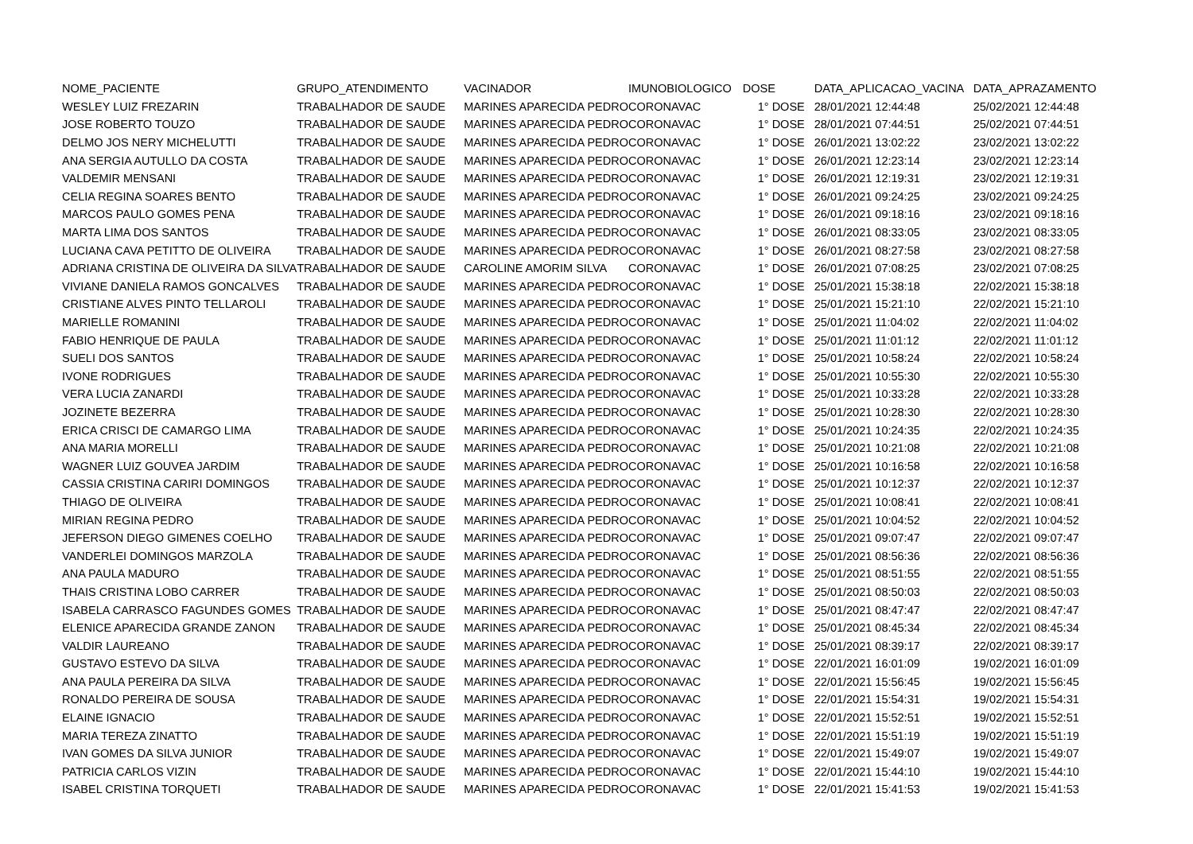| NOME_PACIENTE | GRUPO_ATENDIMENTO | VACINADOR | IMUNOBIOLOGICO | DOSE | DATA_APLICACAO_VACINA | DATA_APRAZAMENTO |
| --- | --- | --- | --- | --- | --- | --- |
| WESLEY LUIZ FREZARIN | TRABALHADOR DE SAUDE | MARINES APARECIDA PEDRO | CORONAVAC | 1° DOSE | 28/01/2021 12:44:48 | 25/02/2021 12:44:48 |
| JOSE ROBERTO TOUZO | TRABALHADOR DE SAUDE | MARINES APARECIDA PEDRO | CORONAVAC | 1° DOSE | 28/01/2021 07:44:51 | 25/02/2021 07:44:51 |
| DELMO JOS NERY MICHELUTTI | TRABALHADOR DE SAUDE | MARINES APARECIDA PEDRO | CORONAVAC | 1° DOSE | 26/01/2021 13:02:22 | 23/02/2021 13:02:22 |
| ANA SERGIA AUTULLO DA COSTA | TRABALHADOR DE SAUDE | MARINES APARECIDA PEDRO | CORONAVAC | 1° DOSE | 26/01/2021 12:23:14 | 23/02/2021 12:23:14 |
| VALDEMIR MENSANI | TRABALHADOR DE SAUDE | MARINES APARECIDA PEDRO | CORONAVAC | 1° DOSE | 26/01/2021 12:19:31 | 23/02/2021 12:19:31 |
| CELIA REGINA SOARES BENTO | TRABALHADOR DE SAUDE | MARINES APARECIDA PEDRO | CORONAVAC | 1° DOSE | 26/01/2021 09:24:25 | 23/02/2021 09:24:25 |
| MARCOS PAULO GOMES PENA | TRABALHADOR DE SAUDE | MARINES APARECIDA PEDRO | CORONAVAC | 1° DOSE | 26/01/2021 09:18:16 | 23/02/2021 09:18:16 |
| MARTA LIMA DOS SANTOS | TRABALHADOR DE SAUDE | MARINES APARECIDA PEDRO | CORONAVAC | 1° DOSE | 26/01/2021 08:33:05 | 23/02/2021 08:33:05 |
| LUCIANA CAVA PETITTO DE OLIVEIRA | TRABALHADOR DE SAUDE | MARINES APARECIDA PEDRO | CORONAVAC | 1° DOSE | 26/01/2021 08:27:58 | 23/02/2021 08:27:58 |
| ADRIANA CRISTINA DE OLIVEIRA DA SILVA | TRABALHADOR DE SAUDE | CAROLINE AMORIM SILVA | CORONAVAC | 1° DOSE | 26/01/2021 07:08:25 | 23/02/2021 07:08:25 |
| VIVIANE DANIELA RAMOS GONCALVES | TRABALHADOR DE SAUDE | MARINES APARECIDA PEDRO | CORONAVAC | 1° DOSE | 25/01/2021 15:38:18 | 22/02/2021 15:38:18 |
| CRISTIANE ALVES PINTO TELLAROLI | TRABALHADOR DE SAUDE | MARINES APARECIDA PEDRO | CORONAVAC | 1° DOSE | 25/01/2021 15:21:10 | 22/02/2021 15:21:10 |
| MARIELLE ROMANINI | TRABALHADOR DE SAUDE | MARINES APARECIDA PEDRO | CORONAVAC | 1° DOSE | 25/01/2021 11:04:02 | 22/02/2021 11:04:02 |
| FABIO HENRIQUE DE PAULA | TRABALHADOR DE SAUDE | MARINES APARECIDA PEDRO | CORONAVAC | 1° DOSE | 25/01/2021 11:01:12 | 22/02/2021 11:01:12 |
| SUELI DOS SANTOS | TRABALHADOR DE SAUDE | MARINES APARECIDA PEDRO | CORONAVAC | 1° DOSE | 25/01/2021 10:58:24 | 22/02/2021 10:58:24 |
| IVONE RODRIGUES | TRABALHADOR DE SAUDE | MARINES APARECIDA PEDRO | CORONAVAC | 1° DOSE | 25/01/2021 10:55:30 | 22/02/2021 10:55:30 |
| VERA LUCIA ZANARDI | TRABALHADOR DE SAUDE | MARINES APARECIDA PEDRO | CORONAVAC | 1° DOSE | 25/01/2021 10:33:28 | 22/02/2021 10:33:28 |
| JOZINETE BEZERRA | TRABALHADOR DE SAUDE | MARINES APARECIDA PEDRO | CORONAVAC | 1° DOSE | 25/01/2021 10:28:30 | 22/02/2021 10:28:30 |
| ERICA CRISCI DE CAMARGO LIMA | TRABALHADOR DE SAUDE | MARINES APARECIDA PEDRO | CORONAVAC | 1° DOSE | 25/01/2021 10:24:35 | 22/02/2021 10:24:35 |
| ANA MARIA MORELLI | TRABALHADOR DE SAUDE | MARINES APARECIDA PEDRO | CORONAVAC | 1° DOSE | 25/01/2021 10:21:08 | 22/02/2021 10:21:08 |
| WAGNER LUIZ GOUVEA JARDIM | TRABALHADOR DE SAUDE | MARINES APARECIDA PEDRO | CORONAVAC | 1° DOSE | 25/01/2021 10:16:58 | 22/02/2021 10:16:58 |
| CASSIA CRISTINA CARIRI DOMINGOS | TRABALHADOR DE SAUDE | MARINES APARECIDA PEDRO | CORONAVAC | 1° DOSE | 25/01/2021 10:12:37 | 22/02/2021 10:12:37 |
| THIAGO DE OLIVEIRA | TRABALHADOR DE SAUDE | MARINES APARECIDA PEDRO | CORONAVAC | 1° DOSE | 25/01/2021 10:08:41 | 22/02/2021 10:08:41 |
| MIRIAN REGINA PEDRO | TRABALHADOR DE SAUDE | MARINES APARECIDA PEDRO | CORONAVAC | 1° DOSE | 25/01/2021 10:04:52 | 22/02/2021 10:04:52 |
| JEFERSON DIEGO GIMENES COELHO | TRABALHADOR DE SAUDE | MARINES APARECIDA PEDRO | CORONAVAC | 1° DOSE | 25/01/2021 09:07:47 | 22/02/2021 09:07:47 |
| VANDERLEI DOMINGOS MARZOLA | TRABALHADOR DE SAUDE | MARINES APARECIDA PEDRO | CORONAVAC | 1° DOSE | 25/01/2021 08:56:36 | 22/02/2021 08:56:36 |
| ANA PAULA MADURO | TRABALHADOR DE SAUDE | MARINES APARECIDA PEDRO | CORONAVAC | 1° DOSE | 25/01/2021 08:51:55 | 22/02/2021 08:51:55 |
| THAIS CRISTINA LOBO CARRER | TRABALHADOR DE SAUDE | MARINES APARECIDA PEDRO | CORONAVAC | 1° DOSE | 25/01/2021 08:50:03 | 22/02/2021 08:50:03 |
| ISABELA CARRASCO FAGUNDES GOMES | TRABALHADOR DE SAUDE | MARINES APARECIDA PEDRO | CORONAVAC | 1° DOSE | 25/01/2021 08:47:47 | 22/02/2021 08:47:47 |
| ELENICE APARECIDA GRANDE ZANON | TRABALHADOR DE SAUDE | MARINES APARECIDA PEDRO | CORONAVAC | 1° DOSE | 25/01/2021 08:45:34 | 22/02/2021 08:45:34 |
| VALDIR LAUREANO | TRABALHADOR DE SAUDE | MARINES APARECIDA PEDRO | CORONAVAC | 1° DOSE | 25/01/2021 08:39:17 | 22/02/2021 08:39:17 |
| GUSTAVO ESTEVO DA SILVA | TRABALHADOR DE SAUDE | MARINES APARECIDA PEDRO | CORONAVAC | 1° DOSE | 22/01/2021 16:01:09 | 19/02/2021 16:01:09 |
| ANA PAULA PEREIRA DA SILVA | TRABALHADOR DE SAUDE | MARINES APARECIDA PEDRO | CORONAVAC | 1° DOSE | 22/01/2021 15:56:45 | 19/02/2021 15:56:45 |
| RONALDO PEREIRA DE SOUSA | TRABALHADOR DE SAUDE | MARINES APARECIDA PEDRO | CORONAVAC | 1° DOSE | 22/01/2021 15:54:31 | 19/02/2021 15:54:31 |
| ELAINE IGNACIO | TRABALHADOR DE SAUDE | MARINES APARECIDA PEDRO | CORONAVAC | 1° DOSE | 22/01/2021 15:52:51 | 19/02/2021 15:52:51 |
| MARIA TEREZA ZINATTO | TRABALHADOR DE SAUDE | MARINES APARECIDA PEDRO | CORONAVAC | 1° DOSE | 22/01/2021 15:51:19 | 19/02/2021 15:51:19 |
| IVAN GOMES DA SILVA JUNIOR | TRABALHADOR DE SAUDE | MARINES APARECIDA PEDRO | CORONAVAC | 1° DOSE | 22/01/2021 15:49:07 | 19/02/2021 15:49:07 |
| PATRICIA CARLOS VIZIN | TRABALHADOR DE SAUDE | MARINES APARECIDA PEDRO | CORONAVAC | 1° DOSE | 22/01/2021 15:44:10 | 19/02/2021 15:44:10 |
| ISABEL CRISTINA TORQUETI | TRABALHADOR DE SAUDE | MARINES APARECIDA PEDRO | CORONAVAC | 1° DOSE | 22/01/2021 15:41:53 | 19/02/2021 15:41:53 |